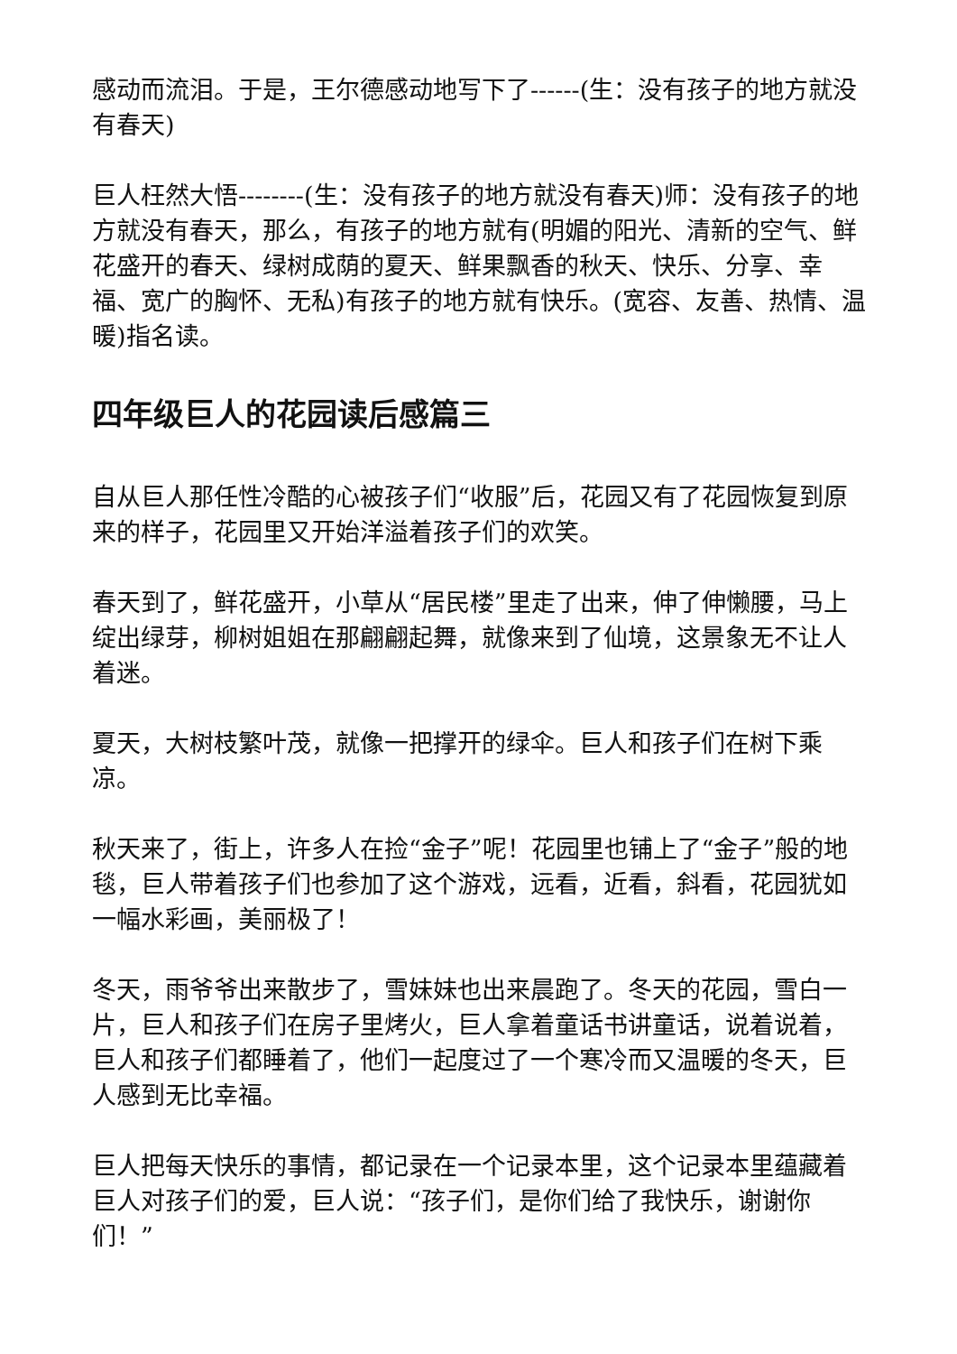感动而流泪。于是，王尔德感动地写下了------(生：没有孩子的地方就没有春天)
巨人枉然大悟--------(生：没有孩子的地方就没有春天)师：没有孩子的地方就没有春天，那么，有孩子的地方就有(明媚的阳光、清新的空气、鲜花盛开的春天、绿树成荫的夏天、鲜果飘香的秋天、快乐、分享、幸福、宽广的胸怀、无私)有孩子的地方就有快乐。(宽容、友善、热情、温暖)指名读。
四年级巨人的花园读后感篇三
自从巨人那任性冷酷的心被孩子们“收服”后，花园又有了花园恢复到原来的样子，花园里又开始洋溢着孩子们的欢笑。
春天到了，鲜花盛开，小草从“居民楼”里走了出来，伸了伸懒腰，马上绽出绿芽，柳树姐姐在那翩翩起舞，就像来到了仙境，这景象无不让人着迷。
夏天，大树枝繁叶茂，就像一把撑开的绿伞。巨人和孩子们在树下乘凉。
秋天来了，街上，许多人在捡“金子”呢！花园里也铺上了“金子”般的地毯，巨人带着孩子们也参加了这个游戏，远看，近看，斜看，花园犹如一幅水彩画，美丽极了！
冬天，雨爷爷出来散步了，雪妹妹也出来晨跑了。冬天的花园，雪白一片，巨人和孩子们在房子里烤火，巨人拿着童话书讲童话，说着说着，巨人和孩子们都睡着了，他们一起度过了一个寒冷而又温暖的冬天，巨人感到无比幸福。
巨人把每天快乐的事情，都记录在一个记录本里，这个记录本里蕴藏着巨人对孩子们的爱，巨人说：“孩子们，是你们给了我快乐，谢谢你们！”